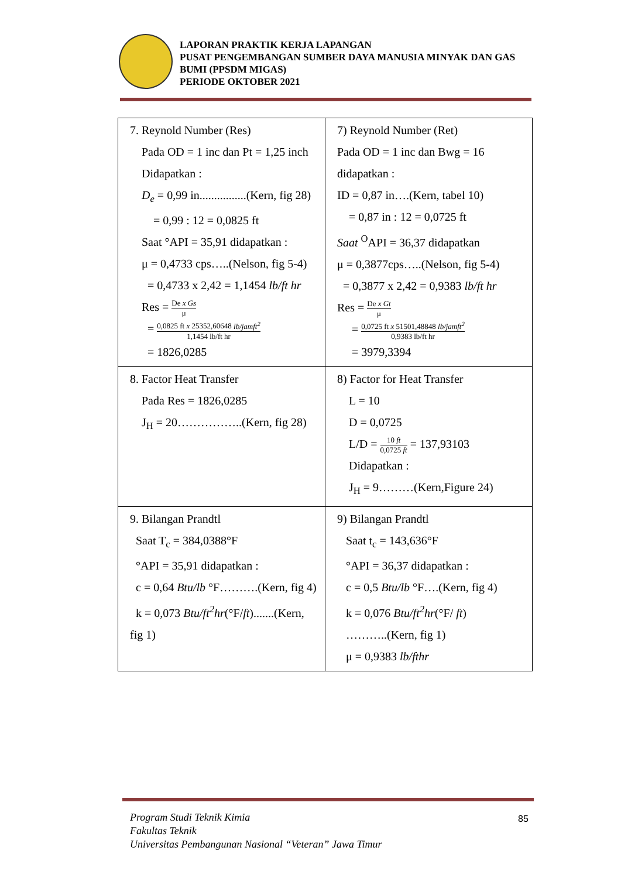LAPORAN PRAKTIK KERJA LAPANGAN
PUSAT PENGEMBANGAN SUMBER DAYA MANUSIA MINYAK DAN GAS BUMI (PPSDM MIGAS)
PERIODE OKTOBER 2021
| 7. Reynold Number (Res) Pada OD = 1 inc dan Pt = 1,25 inch Didapatkan : D<sub>e</sub> = 0,99 in................(Kern, fig 28) = 0,99 : 12 = 0,0825 ft Saat °API = 35,91 didapatkan : μ = 0,4733 cps…..(Nelson, fig 5-4) = 0,4733 x 2,42 = 1,1454 lb/ft hr Res = De x Gs μ = 0,0825 ft x 25352,60648 lb/jamft<sup>2</sup> 1,1454 lb/ft hr = 1826,0285 | 7) Reynold Number (Ret) Pada OD = 1 inc dan Bwg = 16 didapatkan : ID = 0,87 in….(Kern, tabel 10) = 0,87 in : 12 = 0,0725 ft Saat <sup>O</sup>API = 36,37 didapatkan μ = 0,3877cps…..(Nelson, fig 5-4) = 0,3877 x 2,42 = 0,9383 lb/ft hr Res = De x Gt μ = 0,0725 ft x 51501,48848 lb/jamft<sup>2</sup> 0,9383 lb/ft hr = 3979,3394 |
| 8. Factor Heat Transfer Pada Res = 1826,0285 J<sub>H</sub> = 20……………..(Kern, fig 28) | 8) Factor for Heat Transfer L = 10 D = 0,0725 L/D = 10 ft 0,0725 ft = 137,93103 Didapatkan : J<sub>H</sub> = 9………(Kern,Figure 24) |
| 9. Bilangan Prandtl Saat T<sub>c</sub> = 384,0388°F °API = 35,91 didapatkan : c = 0,64 Btu/lb °F……….(Kern, fig 4) k = 0,073 Btu/ft<sup>2</sup>hr (°F/ ft ).......(Kern, fig 1) | 9) Bilangan Prandtl Saat t<sub>c</sub> = 143,636°F °API = 36,37 didapatkan : c = 0,5 Btu/lb °F….(Kern, fig 4) k = 0,076 Btu/ft<sup>2</sup>hr (°F/ ft ) ………..(Kern, fig 1) μ = 0,9383 lb/fthr |
Program Studi Teknik Kimia
Fakultas Teknik
Universitas Pembangunan Nasional “Veteran” Jawa Timur
85